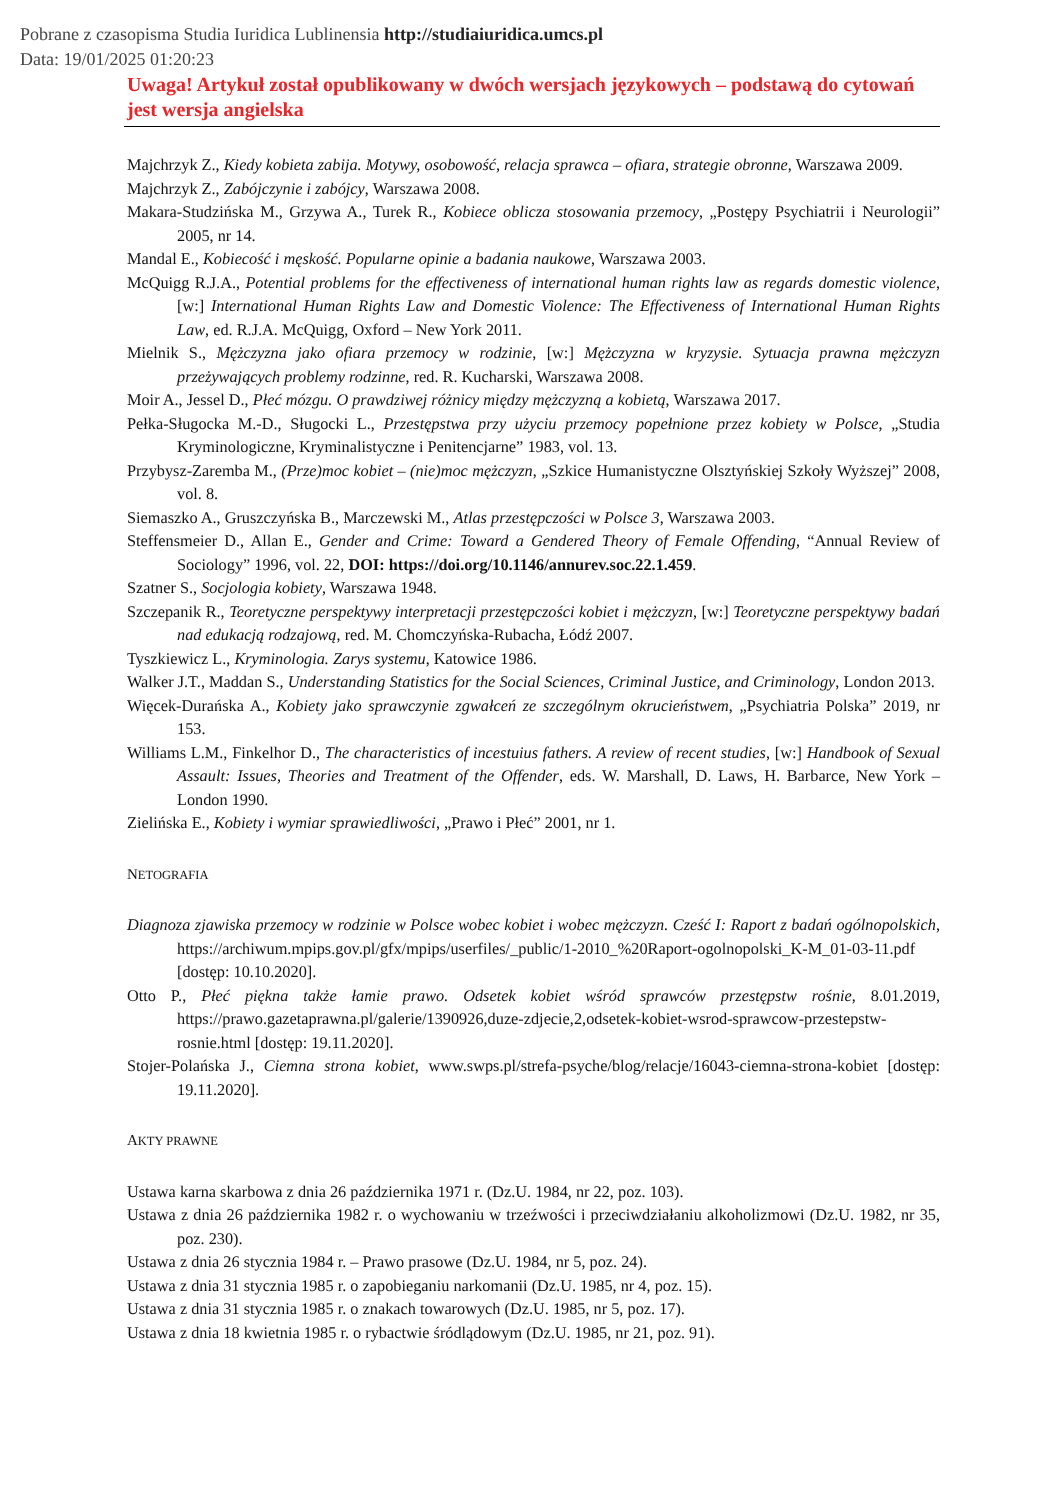Pobrane z czasopisma Studia Iuridica Lublinensia http://studiaiuridica.umcs.pl
Data: 19/01/2025 01:20:23
Uwaga! Artykuł został opublikowany w dwóch wersjach językowych – podstawą do cytowań jest wersja angielska
Majchrzyk Z., Kiedy kobieta zabija. Motywy, osobowość, relacja sprawca – ofiara, strategie obronne, Warszawa 2009.
Majchrzyk Z., Zabójczynie i zabójcy, Warszawa 2008.
Makara-Studzińska M., Grzywa A., Turek R., Kobiece oblicza stosowania przemocy, „Postępy Psychiatrii i Neurologii” 2005, nr 14.
Mandal E., Kobiecość i męskość. Popularne opinie a badania naukowe, Warszawa 2003.
McQuigg R.J.A., Potential problems for the effectiveness of international human rights law as regards domestic violence, [w:] International Human Rights Law and Domestic Violence: The Effectiveness of International Human Rights Law, ed. R.J.A. McQuigg, Oxford – New York 2011.
Mielnik S., Mężczyzna jako ofiara przemocy w rodzinie, [w:] Mężczyzna w kryzysie. Sytuacja prawna mężczyzn przeżywających problemy rodzinne, red. R. Kucharski, Warszawa 2008.
Moir A., Jessel D., Płeć mózgu. O prawdziwej różnicy między mężczyzną a kobietą, Warszawa 2017.
Pełka-Sługocka M.-D., Sługocki L., Przestępstwa przy użyciu przemocy popełnione przez kobiety w Polsce, „Studia Kryminologiczne, Kryminalistyczne i Penitencjarne” 1983, vol. 13.
Przybysz-Zaremba M., (Prze)moc kobiet – (nie)moc mężczyzn, „Szkice Humanistyczne Olsztyńskiej Szkoły Wyższej” 2008, vol. 8.
Siemaszko A., Gruszczyńska B., Marczewski M., Atlas przestępczości w Polsce 3, Warszawa 2003.
Steffensmeier D., Allan E., Gender and Crime: Toward a Gendered Theory of Female Offending, “Annual Review of Sociology” 1996, vol. 22, DOI: https://doi.org/10.1146/annurev.soc.22.1.459.
Szatner S., Socjologia kobiety, Warszawa 1948.
Szczepanik R., Teoretyczne perspektywy interpretacji przestępczości kobiet i mężczyzn, [w:] Teoretyczne perspektywy badań nad edukacją rodzajową, red. M. Chomczyńska-Rubacha, Łódź 2007.
Tyszkiewicz L., Kryminologia. Zarys systemu, Katowice 1986.
Walker J.T., Maddan S., Understanding Statistics for the Social Sciences, Criminal Justice, and Criminology, London 2013.
Więcek-Durańska A., Kobiety jako sprawczynie zgwałceń ze szczególnym okrucieństwem, „Psychiatria Polska” 2019, nr 153.
Williams L.M., Finkelhor D., The characteristics of incestuius fathers. A review of recent studies, [w:] Handbook of Sexual Assault: Issues, Theories and Treatment of the Offender, eds. W. Marshall, D. Laws, H. Barbarce, New York – London 1990.
Zielińska E., Kobiety i wymiar sprawiedliwości, „Prawo i Płeć” 2001, nr 1.
NETOGRAFIA
Diagnoza zjawiska przemocy w rodzinie w Polsce wobec kobiet i wobec mężczyzn. Cześć I: Raport z badań ogólnopolskich, https://archiwum.mpips.gov.pl/gfx/mpips/userfiles/_public/1-2010_%20Raport-ogolnopolski_K-M_01-03-11.pdf [dostęp: 10.10.2020].
Otto P., Płeć piękna także łamie prawo. Odsetek kobiet wśród sprawców przestępstw rośnie, 8.01.2019, https://prawo.gazetaprawna.pl/galerie/1390926,duze-zdjecie,2,odsetek-kobiet-wsrod-sprawcow-przestepstw-rosnie.html [dostęp: 19.11.2020].
Stojer-Polańska J., Ciemna strona kobiet, www.swps.pl/strefa-psyche/blog/relacje/16043-ciemna-strona-kobiet [dostęp: 19.11.2020].
AKTY PRAWNE
Ustawa karna skarbowa z dnia 26 października 1971 r. (Dz.U. 1984, nr 22, poz. 103).
Ustawa z dnia 26 października 1982 r. o wychowaniu w trzeźwości i przeciwdziałaniu alkoholizmowi (Dz.U. 1982, nr 35, poz. 230).
Ustawa z dnia 26 stycznia 1984 r. – Prawo prasowe (Dz.U. 1984, nr 5, poz. 24).
Ustawa z dnia 31 stycznia 1985 r. o zapobieganiu narkomanii (Dz.U. 1985, nr 4, poz. 15).
Ustawa z dnia 31 stycznia 1985 r. o znakach towarowych (Dz.U. 1985, nr 5, poz. 17).
Ustawa z dnia 18 kwietnia 1985 r. o rybactwie śródlądowym (Dz.U. 1985, nr 21, poz. 91).